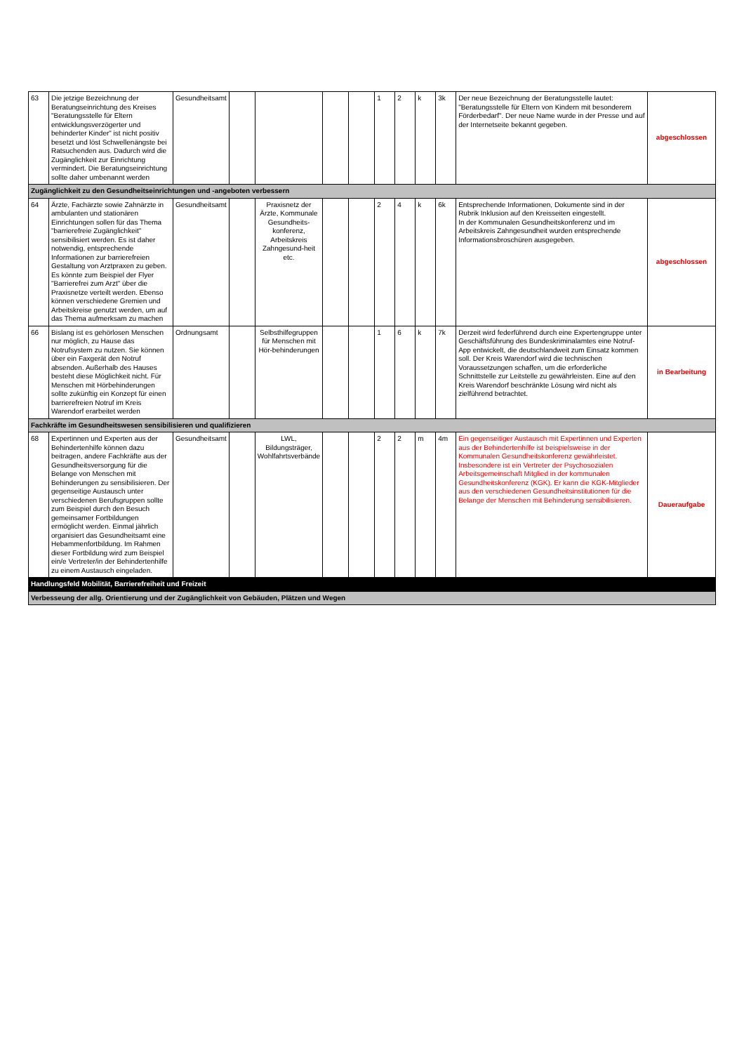| 63 | Die jetzige Bezeichnung der Beratungseinrichtung des Kreises "Beratungsstelle für Eltern entwicklungsverzögerter und behinderter Kinder" ist nicht positiv besetzt und löst Schwellenängste bei Ratsuchenden aus. Dadurch wird die Zugänglichkeit zur Einrichtung vermindert. Die Beratungseinrichtung sollte daher umbenannt werden | Gesundheitsamt | | | | | 1 | 2 | k | 3k | Der neue Bezeichnung der Beratungsstelle lautet: "Beratungsstelle für Eltern von Kindern mit besonderem Förderbedarf". Der neue Name wurde in der Presse und auf der Internetseite bekannt gegeben. | abgeschlossen |
| Zugänglichkeit zu den Gesundheitseinrichtungen und -angeboten verbessern | | | | | | | | | | | | |
| 64 | Ärzte, Fachärzte sowie Zahnärzte in ambulanten und stationären Einrichtungen sollen für das Thema "barrierefreie Zugänglichkeit" sensibilisiert werden. Es ist daher notwendig, entsprechende Informationen zur barrierefreien Gestaltung von Arztpraxen zu geben. Es könnte zum Beispiel der Flyer "Barrierefrei zum Arzt" über die Praxisnetze verteilt werden. Ebenso können verschiedene Gremien und Arbeitskreise genutzt werden, um auf das Thema aufmerksam zu machen | Gesundheitsamt | | Praxisnetz der Ärzte, Kommunale Gesundheits-konferenz, Arbeitskreis Zahngesund-heit etc. | | | 2 | 4 | k | 6k | Entsprechende Informationen, Dokumente sind in der Rubrik Inklusion auf den Kreisseiten eingestellt. In der Kommunalen Gesundheitskonferenz und im Arbeitskreis Zahngesundheit wurden entsprechende Informationsbroschüren ausgegeben. | abgeschlossen |
| 66 | Bislang ist es gehörlosen Menschen nur möglich, zu Hause das Notrufsystem zu nutzen. Sie können über ein Faxgerät den Notruf absenden. Außerhalb des Hauses besteht diese Möglichkeit nicht. Für Menschen mit Hörbehinderungen sollte zukünftig ein Konzept für einen barrierefreien Notruf im Kreis Warendorf erarbeitet werden | Ordnungsamt | | Selbsthilfegruppen für Menschen mit Hör-behinderungen | | | 1 | 6 | k | 7k | Derzeit wird federführend durch eine Expertengruppe unter Geschäftsführung des Bundeskriminalamtes eine Notruf-App entwickelt, die deutschlandweit zum Einsatz kommen soll. Der Kreis Warendorf wird die technischen Voraussetzungen schaffen, um die erforderliche Schnittstelle zur Leitstelle zu gewährleisten. Eine auf den Kreis Warendorf beschränkte Lösung wird nicht als zielführend betrachtet. | in Bearbeitung |
| Fachkräfte im Gesundheitswesen sensibilisieren und qualifizieren | | | | | | | | | | | | |
| 68 | Expertinnen und Experten aus der Behindertenhilfe können dazu beitragen, andere Fachkräfte aus der Gesundheitsversorgung für die Belange von Menschen mit Behinderungen zu sensibilisieren. Der gegenseitige Austausch unter verschiedenen Berufsgruppen sollte zum Beispiel durch den Besuch gemeinsamer Fortbildungen ermöglicht werden. Einmal jährlich organisiert das Gesundheitsamt eine Hebammenfortbildung. Im Rahmen dieser Fortbildung wird zum Beispiel ein/e Vertreter/in der Behindertenhilfe zu einem Austausch eingeladen. | Gesundheitsamt | | LWL, Bildungsträger, Wohlfahrtsverbände | | | 2 | 2 | m | 4m | Ein gegenseitiger Austausch mit Expertinnen und Experten aus der Behindertenhilfe ist beispielsweise in der Kommunalen Gesundheitskonferenz gewährleistet. Insbesondere ist ein Vertreter der Psychosozialen Arbeitsgemeinschaft Mitglied in der kommunalen Gesundheitskonferenz (KGK). Er kann die KGK-Mitglieder aus den verschiedenen Gesundheitsinstitutionen für die Belange der Menschen mit Behinderung sensibilisieren. | Daueraufgabe |
| Handlungsfeld Mobilität, Barrierefreiheit und Freizeit | | | | | | | | | | | | |
| Verbesseung der allg. Orientierung und der Zugänglichkeit von Gebäuden, Plätzen und Wegen | | | | | | | | | | | | |